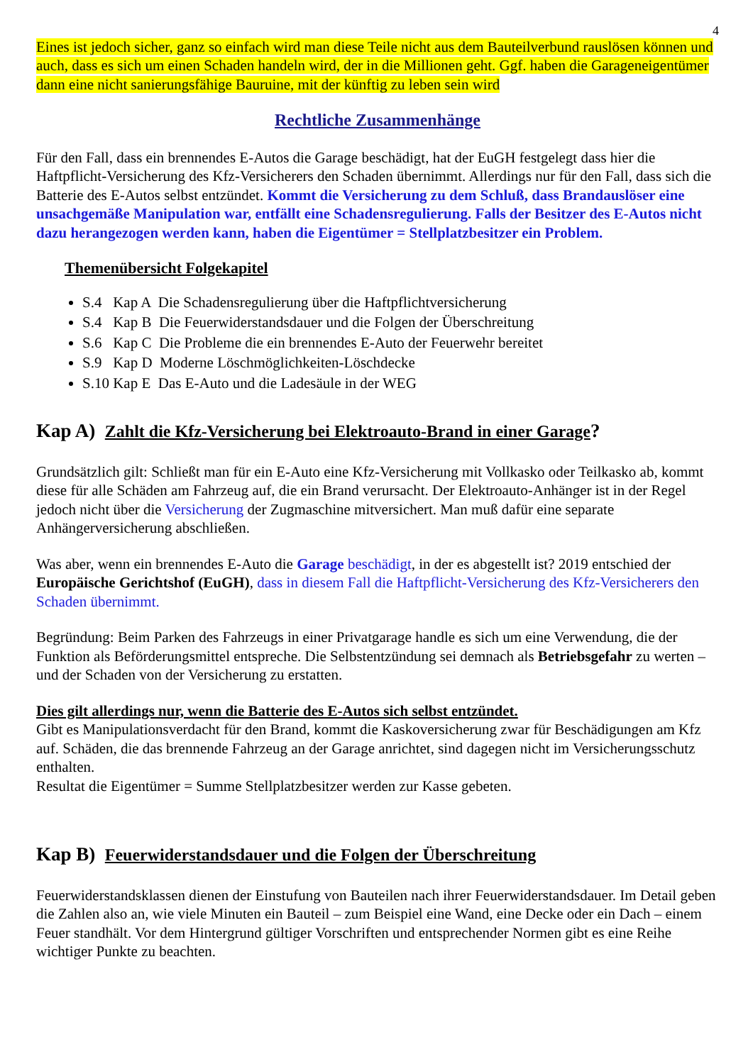4
Eines ist jedoch sicher, ganz so einfach wird man diese Teile nicht aus dem Bauteilverbund rauslösen können und auch, dass es sich um einen Schaden handeln wird, der in die Millionen geht. Ggf. haben die Garageneigentümer dann eine nicht sanierungsfähige Bauruine, mit der künftig zu leben sein wird
Rechtliche Zusammenhänge
Für den Fall, dass ein brennendes E-Autos die Garage beschädigt, hat der EuGH festgelegt dass hier die Haftpflicht-Versicherung des Kfz-Versicherers den Schaden übernimmt. Allerdings nur für den Fall, dass sich die Batterie des E-Autos selbst entzündet. Kommt die Versicherung zu dem Schluß, dass Brandauslöser eine unsachgemäße Manipulation war, entfällt eine Schadensregulierung. Falls der Besitzer des E-Autos nicht dazu herangezogen werden kann, haben die Eigentümer = Stellplatzbesitzer ein Problem.
Themenübersicht Folgekapitel
S.4 Kap A Die Schadensregulierung über die Haftpflichtversicherung
S.4 Kap B Die Feuerwiderstandsdauer und die Folgen der Überschreitung
S.6 Kap C Die Probleme die ein brennendes E-Auto der Feuerwehr bereitet
S.9 Kap D Moderne Löschmöglichkeiten-Löschdecke
S.10 Kap E Das E-Auto und die Ladesäule in der WEG
Kap A) Zahlt die Kfz-Versicherung bei Elektroauto-Brand in einer Garage?
Grundsätzlich gilt: Schließt man für ein E-Auto eine Kfz-Versicherung mit Vollkasko oder Teilkasko ab, kommt diese für alle Schäden am Fahrzeug auf, die ein Brand verursacht. Der Elektroauto-Anhänger ist in der Regel jedoch nicht über die Versicherung der Zugmaschine mitversichert. Man muß dafür eine separate Anhängerversicherung abschließen.
Was aber, wenn ein brennendes E-Auto die Garage beschädigt, in der es abgestellt ist? 2019 entschied der Europäische Gerichtshof (EuGH), dass in diesem Fall die Haftpflicht-Versicherung des Kfz-Versicherers den Schaden übernimmt.
Begründung: Beim Parken des Fahrzeugs in einer Privatgarage handle es sich um eine Verwendung, die der Funktion als Beförderungsmittel entspreche. Die Selbstentzündung sei demnach als Betriebsgefahr zu werten – und der Schaden von der Versicherung zu erstatten.
Dies gilt allerdings nur, wenn die Batterie des E-Autos sich selbst entzündet.
Gibt es Manipulationsverdacht für den Brand, kommt die Kaskoversicherung zwar für Beschädigungen am Kfz auf. Schäden, die das brennende Fahrzeug an der Garage anrichtet, sind dagegen nicht im Versicherungsschutz enthalten.
Resultat die Eigentümer = Summe Stellplatzbesitzer werden zur Kasse gebeten.
Kap B) Feuerwiderstandsdauer und die Folgen der Überschreitung
Feuerwiderstandsklassen dienen der Einstufung von Bauteilen nach ihrer Feuerwiderstandsdauer. Im Detail geben die Zahlen also an, wie viele Minuten ein Bauteil – zum Beispiel eine Wand, eine Decke oder ein Dach – einem Feuer standhält. Vor dem Hintergrund gültiger Vorschriften und entsprechender Normen gibt es eine Reihe wichtiger Punkte zu beachten.